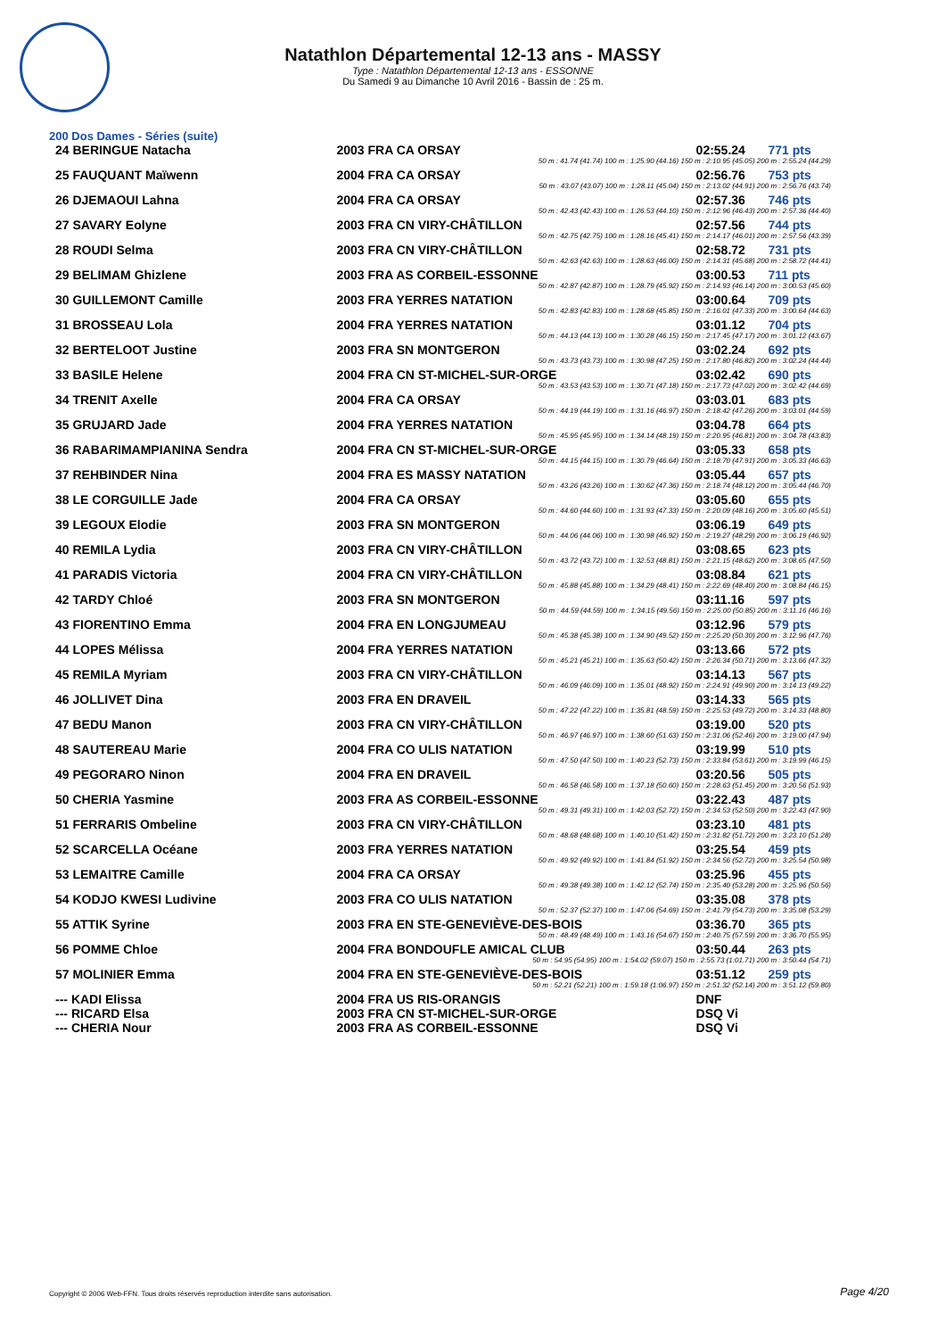Natathlon Départemental 12-13 ans - MASSY
Type : Natathlon Départemental 12-13 ans - ESSONNE
Du Samedi 9 au Dimanche 10 Avril 2016 - Bassin de : 25 m.
200 Dos Dames - Séries (suite)
| 24 BERINGUE Natacha | 2003 FRA CA ORSAY | 02:55.24 | 771 pts |
| 50 m : 41.74 (41.74) 100 m : 1:25.90 (44.16) 150 m : 2:10.95 (45.05) 200 m : 2:55.24 (44.29) | | | |
| 25 FAUQUANT Maïwenn | 2004 FRA CA ORSAY | 02:56.76 | 753 pts |
| 50 m : 43.07 (43.07) 100 m : 1:28.11 (45.04) 150 m : 2:13.02 (44.91) 200 m : 2:56.76 (43.74) | | | |
| 26 DJEMAOUI Lahna | 2004 FRA CA ORSAY | 02:57.36 | 746 pts |
| 50 m : 42.43 (42.43) 100 m : 1:26.53 (44.10) 150 m : 2:12.96 (46.43) 200 m : 2:57.36 (44.40) | | | |
| 27 SAVARY Eolyne | 2003 FRA CN VIRY-CHÂTILLON | 02:57.56 | 744 pts |
| 50 m : 42.75 (42.75) 100 m : 1:28.16 (45.41) 150 m : 2:14.17 (46.01) 200 m : 2:57.56 (43.39) | | | |
| 28 ROUDI Selma | 2003 FRA CN VIRY-CHÂTILLON | 02:58.72 | 731 pts |
| 50 m : 42.63 (42.63) 100 m : 1:28.63 (46.00) 150 m : 2:14.31 (45.68) 200 m : 2:58.72 (44.41) | | | |
| 29 BELIMAM Ghizlene | 2003 FRA AS CORBEIL-ESSONNE | 03:00.53 | 711 pts |
| 50 m : 42.87 (42.87) 100 m : 1:28.79 (45.92) 150 m : 2:14.93 (46.14) 200 m : 3:00.53 (45.60) | | | |
| 30 GUILLEMONT Camille | 2003 FRA YERRES NATATION | 03:00.64 | 709 pts |
| 50 m : 42.83 (42.83) 100 m : 1:28.68 (45.85) 150 m : 2:16.01 (47.33) 200 m : 3:00.64 (44.63) | | | |
| 31 BROSSEAU Lola | 2004 FRA YERRES NATATION | 03:01.12 | 704 pts |
| 50 m : 44.13 (44.13) 100 m : 1:30.28 (46.15) 150 m : 2:17.45 (47.17) 200 m : 3:01.12 (43.67) | | | |
| 32 BERTELOOT Justine | 2003 FRA SN MONTGERON | 03:02.24 | 692 pts |
| 50 m : 43.73 (43.73) 100 m : 1:30.98 (47.25) 150 m : 2:17.80 (46.82) 200 m : 3:02.24 (44.44) | | | |
| 33 BASILE Helene | 2004 FRA CN ST-MICHEL-SUR-ORGE | 03:02.42 | 690 pts |
| 50 m : 43.53 (43.53) 100 m : 1:30.71 (47.18) 150 m : 2:17.73 (47.02) 200 m : 3:02.42 (44.69) | | | |
| 34 TRENIT Axelle | 2004 FRA CA ORSAY | 03:03.01 | 683 pts |
| 50 m : 44.19 (44.19) 100 m : 1:31.16 (46.97) 150 m : 2:18.42 (47.26) 200 m : 3:03.01 (44.59) | | | |
| 35 GRUJARD Jade | 2004 FRA YERRES NATATION | 03:04.78 | 664 pts |
| 50 m : 45.95 (45.95) 100 m : 1:34.14 (48.19) 150 m : 2:20.95 (46.81) 200 m : 3:04.78 (43.83) | | | |
| 36 RABARIMAMPIANINA Sendra | 2004 FRA CN ST-MICHEL-SUR-ORGE | 03:05.33 | 658 pts |
| 50 m : 44.15 (44.15) 100 m : 1:30.79 (46.64) 150 m : 2:18.70 (47.91) 200 m : 3:05.33 (46.63) | | | |
| 37 REHBINDER Nina | 2004 FRA ES MASSY NATATION | 03:05.44 | 657 pts |
| 50 m : 43.26 (43.26) 100 m : 1:30.62 (47.36) 150 m : 2:18.74 (48.12) 200 m : 3:05.44 (46.70) | | | |
| 38 LE CORGUILLE Jade | 2004 FRA CA ORSAY | 03:05.60 | 655 pts |
| 50 m : 44.60 (44.60) 100 m : 1:31.93 (47.33) 150 m : 2:20.09 (48.16) 200 m : 3:05.60 (45.51) | | | |
| 39 LEGOUX Elodie | 2003 FRA SN MONTGERON | 03:06.19 | 649 pts |
| 50 m : 44.06 (44.06) 100 m : 1:30.98 (46.92) 150 m : 2:19.27 (48.29) 200 m : 3:06.19 (46.92) | | | |
| 40 REMILA Lydia | 2003 FRA CN VIRY-CHÂTILLON | 03:08.65 | 623 pts |
| 50 m : 43.72 (43.72) 100 m : 1:32.53 (48.81) 150 m : 2:21.15 (48.62) 200 m : 3:08.65 (47.50) | | | |
| 41 PARADIS Victoria | 2004 FRA CN VIRY-CHÂTILLON | 03:08.84 | 621 pts |
| 50 m : 45.88 (45.88) 100 m : 1:34.29 (48.41) 150 m : 2:22.69 (48.40) 200 m : 3:08.84 (46.15) | | | |
| 42 TARDY Chloé | 2003 FRA SN MONTGERON | 03:11.16 | 597 pts |
| 50 m : 44.59 (44.59) 100 m : 1:34.15 (49.56) 150 m : 2:25.00 (50.85) 200 m : 3:11.16 (46.16) | | | |
| 43 FIORENTINO Emma | 2004 FRA EN LONGJUMEAU | 03:12.96 | 579 pts |
| 50 m : 45.38 (45.38) 100 m : 1:34.90 (49.52) 150 m : 2:25.20 (50.30) 200 m : 3:12.96 (47.76) | | | |
| 44 LOPES Mélissa | 2004 FRA YERRES NATATION | 03:13.66 | 572 pts |
| 50 m : 45.21 (45.21) 100 m : 1:35.63 (50.42) 150 m : 2:26.34 (50.71) 200 m : 3:13.66 (47.32) | | | |
| 45 REMILA Myriam | 2003 FRA CN VIRY-CHÂTILLON | 03:14.13 | 567 pts |
| 50 m : 46.09 (46.09) 100 m : 1:35.01 (48.92) 150 m : 2:24.91 (49.90) 200 m : 3:14.13 (49.22) | | | |
| 46 JOLLIVET Dina | 2003 FRA EN DRAVEIL | 03:14.33 | 565 pts |
| 50 m : 47.22 (47.22) 100 m : 1:35.81 (48.59) 150 m : 2:25.53 (49.72) 200 m : 3:14.33 (48.80) | | | |
| 47 BEDU Manon | 2003 FRA CN VIRY-CHÂTILLON | 03:19.00 | 520 pts |
| 50 m : 46.97 (46.97) 100 m : 1:38.60 (51.63) 150 m : 2:31.06 (52.46) 200 m : 3:19.00 (47.94) | | | |
| 48 SAUTEREAU Marie | 2004 FRA CO ULIS NATATION | 03:19.99 | 510 pts |
| 50 m : 47.50 (47.50) 100 m : 1:40.23 (52.73) 150 m : 2:33.84 (53.61) 200 m : 3:19.99 (46.15) | | | |
| 49 PEGORARO Ninon | 2004 FRA EN DRAVEIL | 03:20.56 | 505 pts |
| 50 m : 46.58 (46.58) 100 m : 1:37.18 (50.60) 150 m : 2:28.63 (51.45) 200 m : 3:20.56 (51.93) | | | |
| 50 CHERIA Yasmine | 2003 FRA AS CORBEIL-ESSONNE | 03:22.43 | 487 pts |
| 50 m : 49.31 (49.31) 100 m : 1:42.03 (52.72) 150 m : 2:34.53 (52.50) 200 m : 3:22.43 (47.90) | | | |
| 51 FERRARIS Ombeline | 2003 FRA CN VIRY-CHÂTILLON | 03:23.10 | 481 pts |
| 50 m : 48.68 (48.68) 100 m : 1:40.10 (51.42) 150 m : 2:31.82 (51.72) 200 m : 3:23.10 (51.28) | | | |
| 52 SCARCELLA Océane | 2003 FRA YERRES NATATION | 03:25.54 | 459 pts |
| 50 m : 49.92 (49.92) 100 m : 1:41.84 (51.92) 150 m : 2:34.56 (52.72) 200 m : 3:25.54 (50.98) | | | |
| 53 LEMAITRE Camille | 2004 FRA CA ORSAY | 03:25.96 | 455 pts |
| 50 m : 49.38 (49.38) 100 m : 1:42.12 (52.74) 150 m : 2:35.40 (53.28) 200 m : 3:25.96 (50.56) | | | |
| 54 KODJO KWESI Ludivine | 2003 FRA CO ULIS NATATION | 03:35.08 | 378 pts |
| 50 m : 52.37 (52.37) 100 m : 1:47.06 (54.69) 150 m : 2:41.79 (54.73) 200 m : 3:35.08 (53.29) | | | |
| 55 ATTIK Syrine | 2003 FRA EN STE-GENEVIÈVE-DES-BOIS | 03:36.70 | 365 pts |
| 50 m : 48.49 (48.49) 100 m : 1:43.16 (54.67) 150 m : 2:40.75 (57.59) 200 m : 3:36.70 (55.95) | | | |
| 56 POMME Chloe | 2004 FRA BONDOUFLE AMICAL CLUB | 03:50.44 | 263 pts |
| 50 m : 54.95 (54.95) 100 m : 1:54.02 (59.07) 150 m : 2:55.73 (1:01.71) 200 m : 3:50.44 (54.71) | | | |
| 57 MOLINIER Emma | 2004 FRA EN STE-GENEVIÈVE-DES-BOIS | 03:51.12 | 259 pts |
| 50 m : 52.21 (52.21) 100 m : 1:59.18 (1:06.97) 150 m : 2:51.32 (52.14) 200 m : 3:51.12 (59.80) | | | |
| --- KADI Elissa | 2004 FRA US RIS-ORANGIS | DNF | |
| --- RICARD Elsa | 2003 FRA CN ST-MICHEL-SUR-ORGE | DSQ Vi | |
| --- CHERIA Nour | 2003 FRA AS CORBEIL-ESSONNE | DSQ Vi | |
Copyright © 2006 Web-FFN. Tous droits réservés reproduction interdite sans autorisation.
Page 4/20